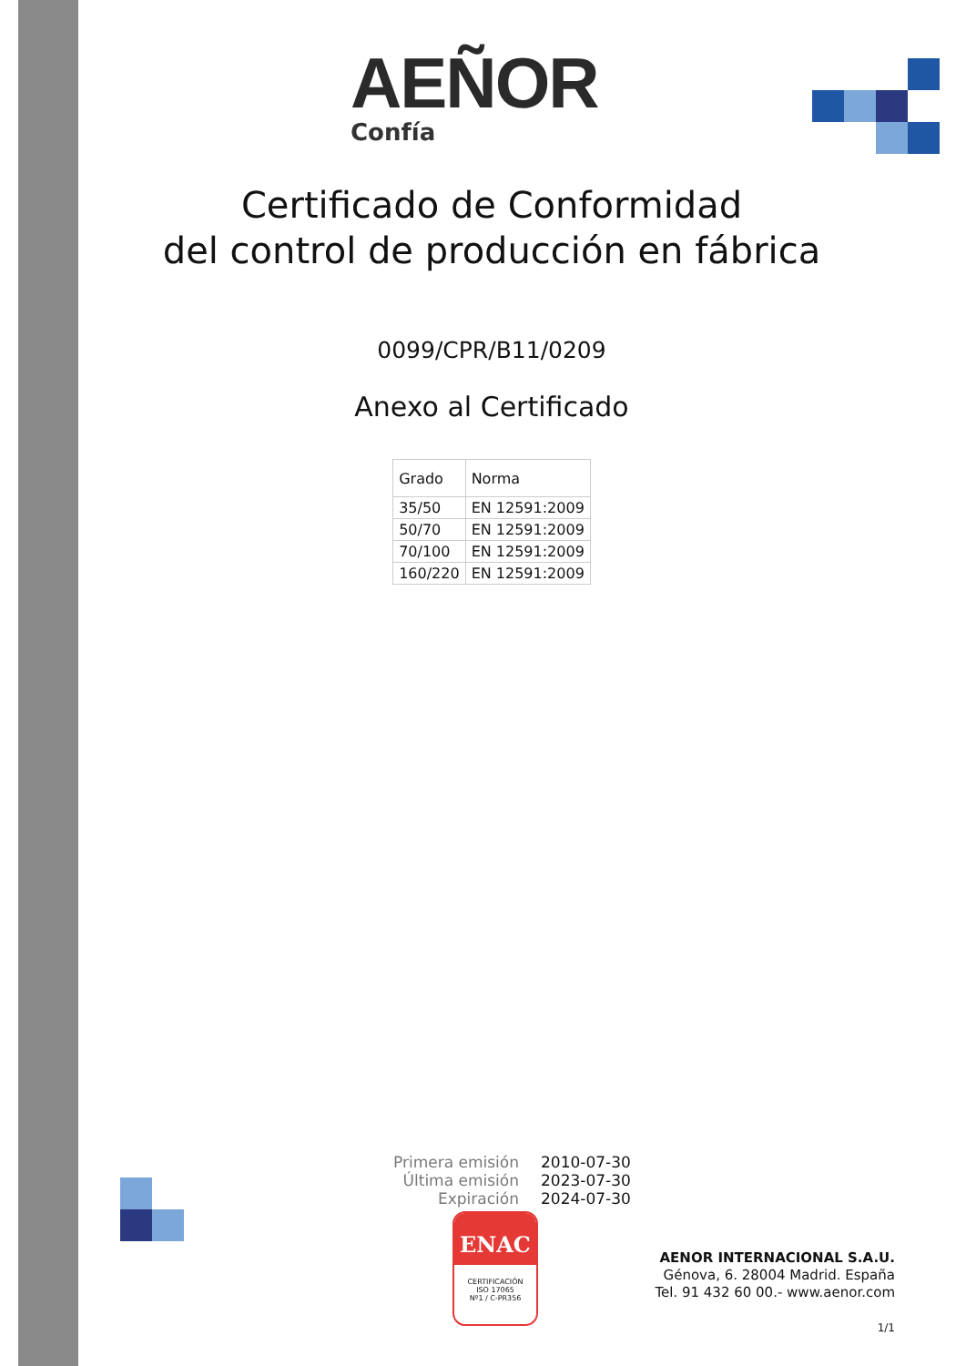AEÑOR
Confía
Certificado de Conformidad
del control de producción en fábrica
0099/CPR/B11/0209
Anexo al Certificado
| Grado | Norma |
| --- | --- |
| 35/50 | EN 12591:2009 |
| 50/70 | EN 12591:2009 |
| 70/100 | EN 12591:2009 |
| 160/220 | EN 12591:2009 |
| Primera emisión | 2010-07-30 |
| Última emisión | 2023-07-30 |
| Expiración | 2024-07-30 |
ENAC
CERTIFICACIÓN
ISO 17065
Nº1 / C-PR356
AENOR INTERNACIONAL S.A.U.
Génova, 6. 28004 Madrid. España
Tel. 91 432 60 00.- www.aenor.com
1/1